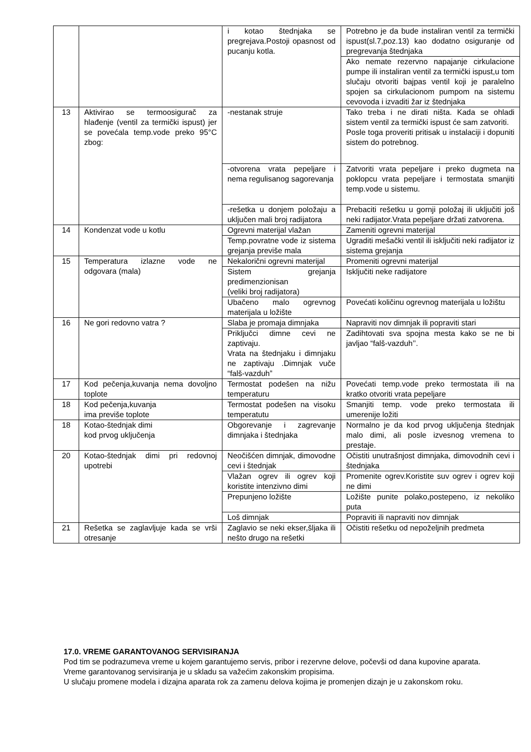| | | i kotao štednjaka se pregrejava.Postoji opasnost od pucanju kotla. | Potrebno je da bude instaliran ventil za termički ispust(sl.7,poz.13) kao dodatno osiguranje od pregrevanja štednjaka |
| | | | Ako nemate rezervno napajanje cirkulacione pumpe ili instaliran ventil za termički ispust,u tom slučaju otvoriti bajpas ventil koji je paralelno spojen sa cirkulacionom pumpom na sistemu cevovoda i izvaditi žar iz štednjaka |
| 13 | Aktivirao se termoosigurač za hlađenje (ventil za termički ispust) jer se povećala temp.vode preko 95°C zbog: | -nestanak struje | Tako treba i ne dirati ništa. Kada se ohladi sistem ventil za termički ispust će sam zatvoriti. Posle toga proveriti pritisak u instalaciji i dopuniti sistem do potrebnog. |
| | | -otvorena vrata pepeljare i nema regulisanog sagorevanja | Zatvoriti vrata pepeljare i preko dugmeta na poklopcu vrata pepeljare i termostata smanjiti temp.vode u sistemu. |
| | | -rešetka u donjem položaju a uključen mali broj radijatora | Prebaciti rešetku u gornji položaj ili uključiti još neki radijator.Vrata pepeljare držati zatvorena. |
| 14 | Kondenzat vode u kotlu | Ogrevni materijal vlažan | Zameniti ogrevni materijal |
| | | Temp.povratne vode iz sistema grejanja previše mala | Ugraditi mešački ventil ili isključiti neki radijator iz sistema grejanja |
| 15 | Temperatura izlazne vode ne odgovara (mala) | Nekalorični ogrevni materijal | Promeniti ogrevni materijal |
| | | Sistem grejanja predimenzionisan (veliki broj radijatora) | Isključiti neke radijatore |
| | | Ubačeno malo ogrevnog materijala u ložište | Povećati količinu ogrevnog materijala u ložištu |
| 16 | Ne gori redovno vatra ? | Slaba je promaja dimnjaka | Napraviti nov dimnjak ili popraviti stari |
| | | Priključci dimne cevi ne zaptivaju. Vrata na štednjaku i dimnjaku ne zaptivaju .Dimnjak vuče “falš-vazduh” | Zadihtovati sva spojna mesta kako se ne bi javljao “falš-vazduh’’. |
| 17 | Kod pečenja,kuvanja nema dovoljno toplote | Termostat podešen na nižu temperaturu | Povećati temp.vode preko termostata ili na kratko otvoriti vrata pepeljare |
| 18 | Kod pečenja,kuvanja ima previše toplote | Termostat podešen na visoku temperatutu | Smanjiti temp. vode preko termostata ili umerenije ložiti |
| 18 | Kotao-štednjak dimi kod prvog uključenja | Obgorevanje i zagrevanje dimnjaka i štednjaka | Normalno je da kod prvog uključenja štednjak malo dimi, ali posle izvesnog vremena to prestaje. |
| 20 | Kotao-štednjak dimi pri redovnoj upotrebi | Neočišćen dimnjak, dimovodne cevi i štednjak | Očistiti unutrašnjost dimnjaka, dimovodnih cevi i štednjaka |
| | | Vlažan ogrev ili ogrev koji koristite intenzivno dimi | Promenite ogrev.Koristite suv ogrev i ogrev koji ne dimi |
| | | Prepunjeno ložište | Ložište punite polako,postepeno, iz nekoliko puta |
| | | Loš dimnjak | Popraviti ili napraviti nov dimnjak |
| 21 | Rešetka se zaglavljuje kada se vrši otresanje | Zaglavio se neki ekser,šljaka ili nešto drugo na rešetki | Očistiti rešetku od nepoželjnih predmeta |
17.0. VREME GARANTOVANOG SERVISIRANJA
Pod tim se podrazumeva vreme u kojem garantujemo servis, pribor i rezervne delove, počevši od dana kupovine aparata.
Vreme garantovanog servisiranja je u skladu sa važećim zakonskim propisima.
U slučaju promene modela i dizajna aparata rok za zamenu delova kojima je promenjen dizajn je u zakonskom roku.